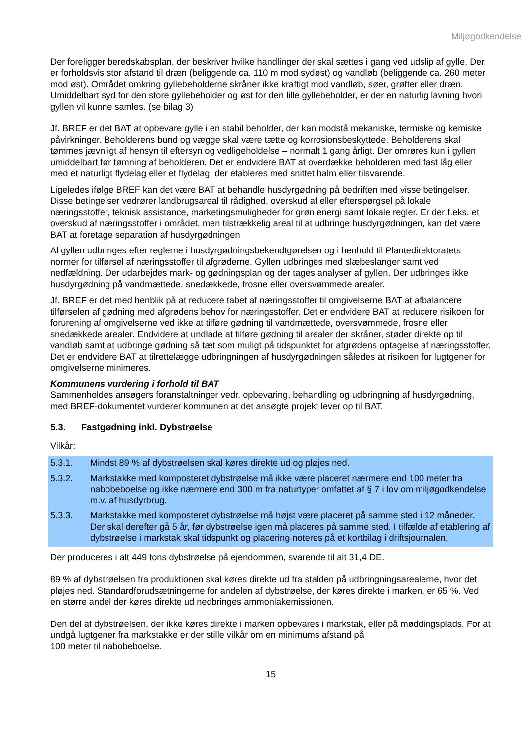Miljøgodkendelse
Der foreligger beredskabsplan, der beskriver hvilke handlinger der skal sættes i gang ved udslip af gylle. Der er forholdsvis stor afstand til dræn (beliggende ca. 110 m mod sydøst) og vandløb (beliggende ca. 260 meter mod øst). Området omkring gyllebeholderne skråner ikke kraftigt mod vandløb, søer, grøfter eller dræn. Umiddelbart syd for den store gyllebeholder og øst for den lille gyllebeholder, er der en naturlig lavning hvori gyllen vil kunne samles. (se bilag 3)
Jf. BREF er det BAT at opbevare gylle i en stabil beholder, der kan modstå mekaniske, termiske og kemiske påvirkninger. Beholderens bund og vægge skal være tætte og korrosionsbeskyttede. Beholderens skal tømmes jævnligt af hensyn til eftersyn og vedligeholdelse – normalt 1 gang årligt. Der omrøres kun i gyllen umiddelbart før tømning af beholderen. Det er endvidere BAT at overdække beholderen med fast låg eller med et naturligt flydelag eller et flydelag, der etableres med snittet halm eller tilsvarende.
Ligeledes ifølge BREF kan det være BAT at behandle husdyrgødning på bedriften med visse betingelser. Disse betingelser vedrører landbrugsareal til rådighed, overskud af eller efterspørgsel på lokale næringsstoffer, teknisk assistance, marketingsmuligheder for grøn energi samt lokale regler. Er der f.eks. et overskud af næringsstoffer i området, men tilstrækkelig areal til at udbringe husdyrgødningen, kan det være BAT at foretage separation af husdyrgødningen
Al gyllen udbringes efter reglerne i husdyrgødningsbekendtgørelsen og i henhold til Plantedirektoratets normer for tilførsel af næringsstoffer til afgrøderne. Gyllen udbringes med slæbeslanger samt ved nedfældning. Der udarbejdes mark- og gødningsplan og der tages analyser af gyllen. Der udbringes ikke husdyrgødning på vandmættede, snedækkede, frosne eller oversvømmede arealer.
Jf. BREF er det med henblik på at reducere tabet af næringsstoffer til omgivelserne BAT at afbalancere tilførselen af gødning med afgrødens behov for næringsstoffer. Det er endvidere BAT at reducere risikoen for forurening af omgivelserne ved ikke at tilføre gødning til vandmættede, oversvømmede, frosne eller snedækkede arealer. Endvidere at undlade at tilføre gødning til arealer der skråner, støder direkte op til vandløb samt at udbringe gødning så tæt som muligt på tidspunktet for afgrødens optagelse af næringsstoffer. Det er endvidere BAT at tilrettelægge udbringningen af husdyrgødningen således at risikoen for lugtgener for omgivelserne minimeres.
Kommunens vurdering i forhold til BAT
Sammenholdes ansøgers foranstaltninger vedr. opbevaring, behandling og udbringning af husdyrgødning, med BREF-dokumentet vurderer kommunen at det ansøgte projekt lever op til BAT.
5.3. Fastgødning inkl. Dybstrøelse
Vilkår:
5.3.1. Mindst 89 % af dybstrøelsen skal køres direkte ud og pløjes ned.
5.3.2. Markstakke med komposteret dybstrøelse må ikke være placeret nærmere end 100 meter fra nabobeboelse og ikke nærmere end 300 m fra naturtyper omfattet af § 7 i lov om miljøgodkendelse m.v. af husdyrbrug.
5.3.3. Markstakke med komposteret dybstrøelse må højst være placeret på samme sted i 12 måneder. Der skal derefter gå 5 år, før dybstrøelse igen må placeres på samme sted. I tilfælde af etablering af dybstrøelse i markstak skal tidspunkt og placering noteres på et kortbilag i driftsjournalen.
Der produceres i alt 449 tons dybstrøelse på ejendommen, svarende til alt 31,4 DE.
89 % af dybstrøelsen fra produktionen skal køres direkte ud fra stalden på udbringningsarealerne, hvor det pløjes ned. Standardforudsætningerne for andelen af dybstrøelse, der køres direkte i marken, er 65 %. Ved en større andel der køres direkte ud nedbringes ammoniakemissionen.
Den del af dybstrøelsen, der ikke køres direkte i marken opbevares i markstak, eller på møddingsplads. For at undgå lugtgener fra markstakke er der stille vilkår om en minimums afstand på
100 meter til nabobeboelse.
15